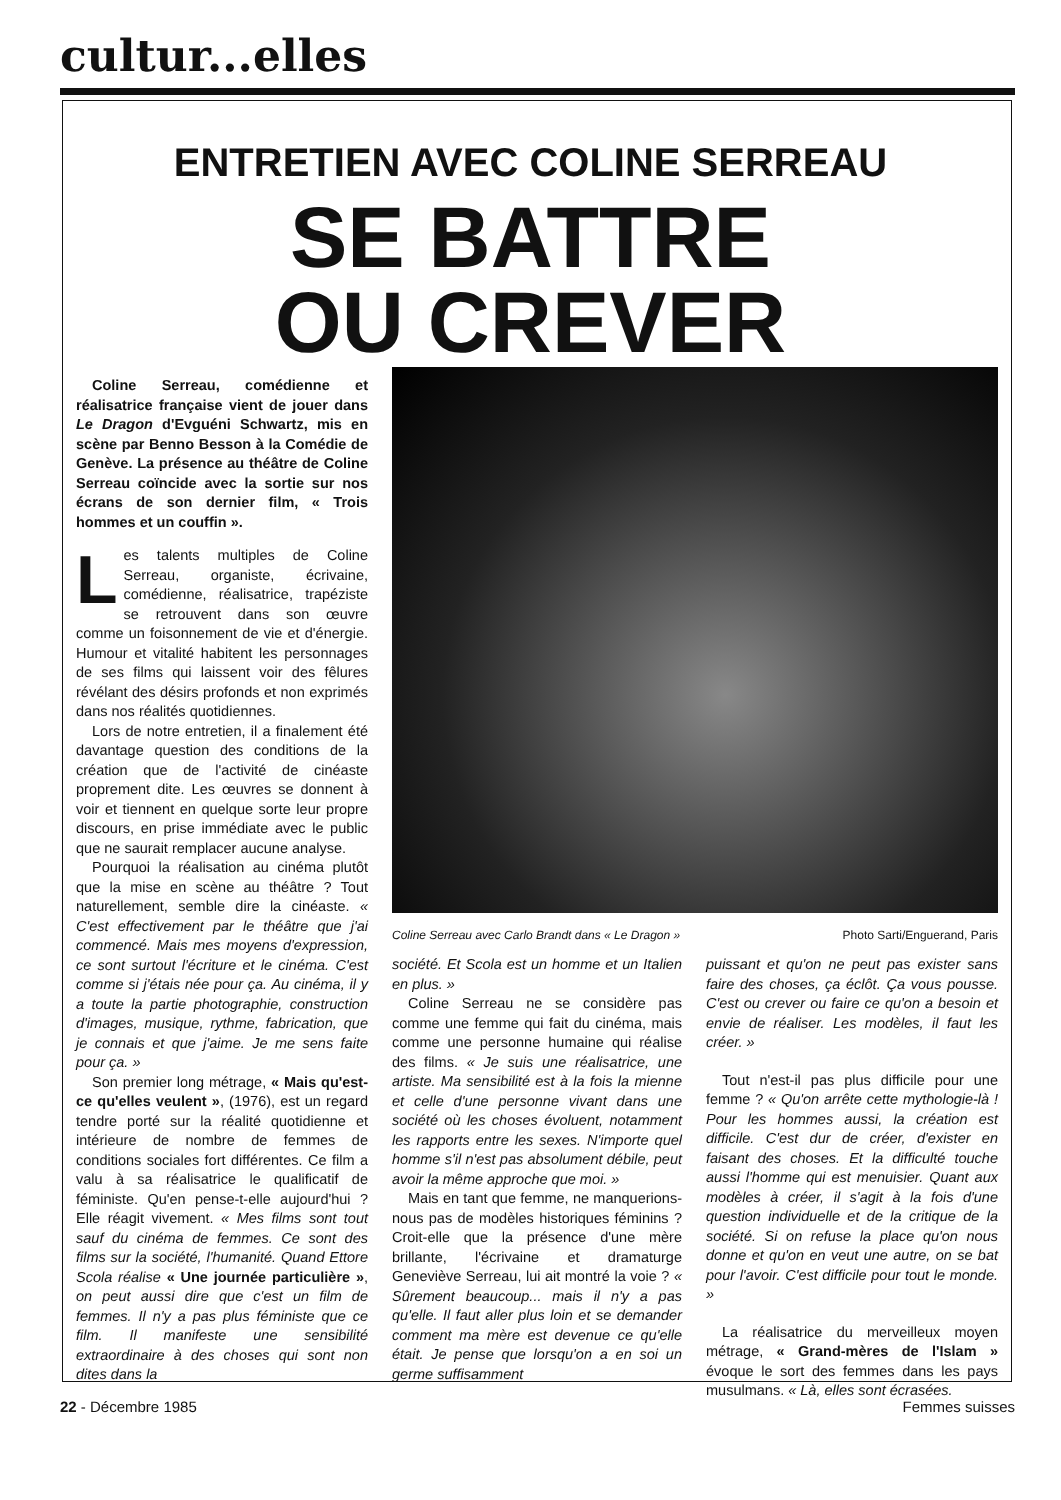cultur...elles
ENTRETIEN AVEC COLINE SERREAU
SE BATTRE
OU CREVER
Coline Serreau, comédienne et réalisatrice française vient de jouer dans Le Dragon d'Evguéni Schwartz, mis en scène par Benno Besson à la Comédie de Genève. La présence au théâtre de Coline Serreau coïncide avec la sortie sur nos écrans de son dernier film, « Trois hommes et un couffin ».
Les talents multiples de Coline Serreau, organiste, écrivaine, comédienne, réalisatrice, trapéziste se retrouvent dans son œuvre comme un foisonnement de vie et d'énergie. Humour et vitalité habitent les personnages de ses films qui laissent voir des fêlures révélant des désirs profonds et non exprimés dans nos réalités quotidiennes.
Lors de notre entretien, il a finalement été davantage question des conditions de la création que de l'activité de cinéaste proprement dite. Les œuvres se donnent à voir et tiennent en quelque sorte leur propre discours, en prise immédiate avec le public que ne saurait remplacer aucune analyse.
Pourquoi la réalisation au cinéma plutôt que la mise en scène au théâtre ? Tout naturellement, semble dire la cinéaste. « C'est effectivement par le théâtre que j'ai commencé. Mais mes moyens d'expression, ce sont surtout l'écriture et le cinéma. C'est comme si j'étais née pour ça. Au cinéma, il y a toute la partie photographie, construction d'images, musique, rythme, fabrication, que je connais et que j'aime. Je me sens faite pour ça. »
Son premier long métrage, « Mais qu'est-ce qu'elles veulent », (1976), est un regard tendre porté sur la réalité quotidienne et intérieure de nombre de femmes de conditions sociales fort différentes. Ce film a valu à sa réalisatrice le qualificatif de féministe. Qu'en pense-t-elle aujourd'hui ? Elle réagit vivement. « Mes films sont tout sauf du cinéma de femmes. Ce sont des films sur la société, l'humanité. Quand Ettore Scola réalise « Une journée particulière », on peut aussi dire que c'est un film de femmes. Il n'y a pas plus féministe que ce film. Il manifeste une sensibilité extraordinaire à des choses qui sont non dites dans la
Coline Serreau avec Carlo Brandt dans « Le Dragon » Photo Sarti/Enguerand, Paris
société. Et Scola est un homme et un Italien en plus. »
Coline Serreau ne se considère pas comme une femme qui fait du cinéma, mais comme une personne humaine qui réalise des films. « Je suis une réalisatrice, une artiste. Ma sensibilité est à la fois la mienne et celle d'une personne vivant dans une société où les choses évoluent, notamment les rapports entre les sexes. N'importe quel homme s'il n'est pas absolument débile, peut avoir la même approche que moi. »
Mais en tant que femme, ne manquerions-nous pas de modèles historiques féminins ? Croit-elle que la présence d'une mère brillante, l'écrivaine et dramaturge Geneviève Serreau, lui ait montré la voie ? « Sûrement beaucoup... mais il n'y a pas qu'elle. Il faut aller plus loin et se demander comment ma mère est devenue ce qu'elle était. Je pense que lorsqu'on a en soi un germe suffisamment
puissant et qu'on ne peut pas exister sans faire des choses, ça éclôt. Ça vous pousse. C'est ou crever ou faire ce qu'on a besoin et envie de réaliser. Les modèles, il faut les créer. »
Tout n'est-il pas plus difficile pour une femme ? « Qu'on arrête cette mythologie-là ! Pour les hommes aussi, la création est difficile. C'est dur de créer, d'exister en faisant des choses. Et la difficulté touche aussi l'homme qui est menuisier. Quant aux modèles à créer, il s'agit à la fois d'une question individuelle et de la critique de la société. Si on refuse la place qu'on nous donne et qu'on en veut une autre, on se bat pour l'avoir. C'est difficile pour tout le monde. »
La réalisatrice du merveilleux moyen métrage, « Grand-mères de l'Islam » évoque le sort des femmes dans les pays musulmans. « Là, elles sont écrasées.
22 - Décembre 1985 Femmes suisses